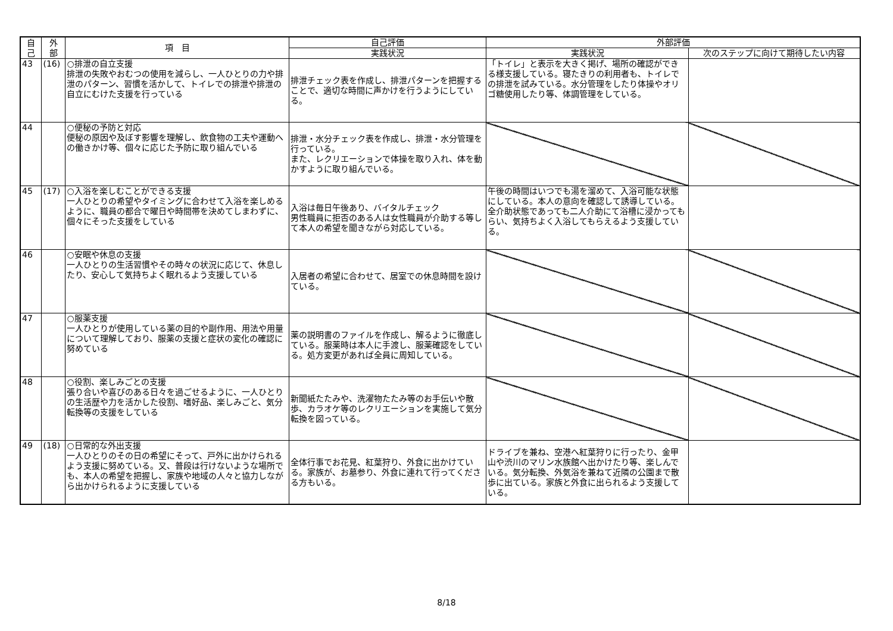| 自 己 | 外 部 | 項 目 | 自己評価 | 外部評価 | |
| --- | --- | --- | --- | --- | --- |
| | | | 実践状況 | 実践状況 | 次のステップに向けて期待したい内容 |
| 43 | (16) | ○排泄の自立支援 排泄の失敗やおむつの使用を減らし、一人ひとりの力や排泄のパターン、習慣を活かして、トイレでの排泄や排泄の自立にむけた支援を行っている | 排泄チェック表を作成し、排泄パターンを把握することで、適切な時間に声かけを行うようにしている。 | 「トイレ」と表示を大きく掲げ、場所の確認ができる様支援している。寝たきりの利用者も、トイレでの排泄を試みている。水分管理をしたり体操やオリゴ糖使用したり等、体調管理をしている。 | |
| 44 | | ○便秘の予防と対応 便秘の原因や及ぼす影響を理解し、飲食物の工夫や運動への働きかけ等、個々に応じた予防に取り組んでいる | 排泄・水分チェック表を作成し、排泄・水分管理を行っている。 また、レクリエーションで体操を取り入れ、体を動かすように取り組んでいる。 | | |
| 45 | (17) | ○入浴を楽しむことができる支援 一人ひとりの希望やタイミングに合わせて入浴を楽しめるように、職員の都合で曜日や時間帯を決めてしまわずに、個々にそった支援をしている | 入浴は毎日午後あり、バイタルチェック 男性職員に拒否のある人は女性職員が介助する等して本人の希望を聞きながら対応している。 | 午後の時間はいつでも湯を溜めて、入浴可能な状態にしている。本人の意向を確認して誘導している。全介助状態であっても二人介助にて浴槽に浸かってもらい、気持ちよく入浴してもらえるよう支援している。 | |
| 46 | | ○安眠や休息の支援 一人ひとりの生活習慣やその時々の状況に応じて、休息したり、安心して気持ちよく眠れるよう支援している | 入居者の希望に合わせて、居室での休息時間を設けている。 | | |
| 47 | | ○服薬支援 一人ひとりが使用している薬の目的や副作用、用法や用量について理解しており、服薬の支援と症状の変化の確認に努めている | 薬の説明書のファイルを作成し、解るように徹底している。服薬時は本人に手渡し、服薬確認をしている。処方変更があれば全員に周知している。 | | |
| 48 | | ○役割、楽しみごとの支援 張り合いや喜びのある日々を過ごせるように、一人ひとりの生活歴や力を活かした役割、嗜好品、楽しみごと、気分転換等の支援をしている | 新聞紙たたみや、洗濯物たたみ等のお手伝いや散歩、カラオケ等のレクリエーションを実施して気分転換を図っている。 | | |
| 49 | (18) | ○日常的な外出支援 一人ひとりのその日の希望にそって、戸外に出かけられるよう支援に努めている。又、普段は行けないような場所でも、本人の希望を把握し、家族や地域の人々と協力しながら出かけられるように支援している | 全体行事でお花見、紅葉狩り、外食に出かけている。家族が、お墓参り、外食に連れて行ってくださる方もいる。 | ドライブを兼ね、空港へ紅葉狩りに行ったり、金甲山や渋川のマリン水族館へ出かけたり等、楽しんでいる。気分転換、外気浴を兼ねて近隣の公園まで散歩に出ている。家族と外食に出られるよう支援している。 | |
8/18